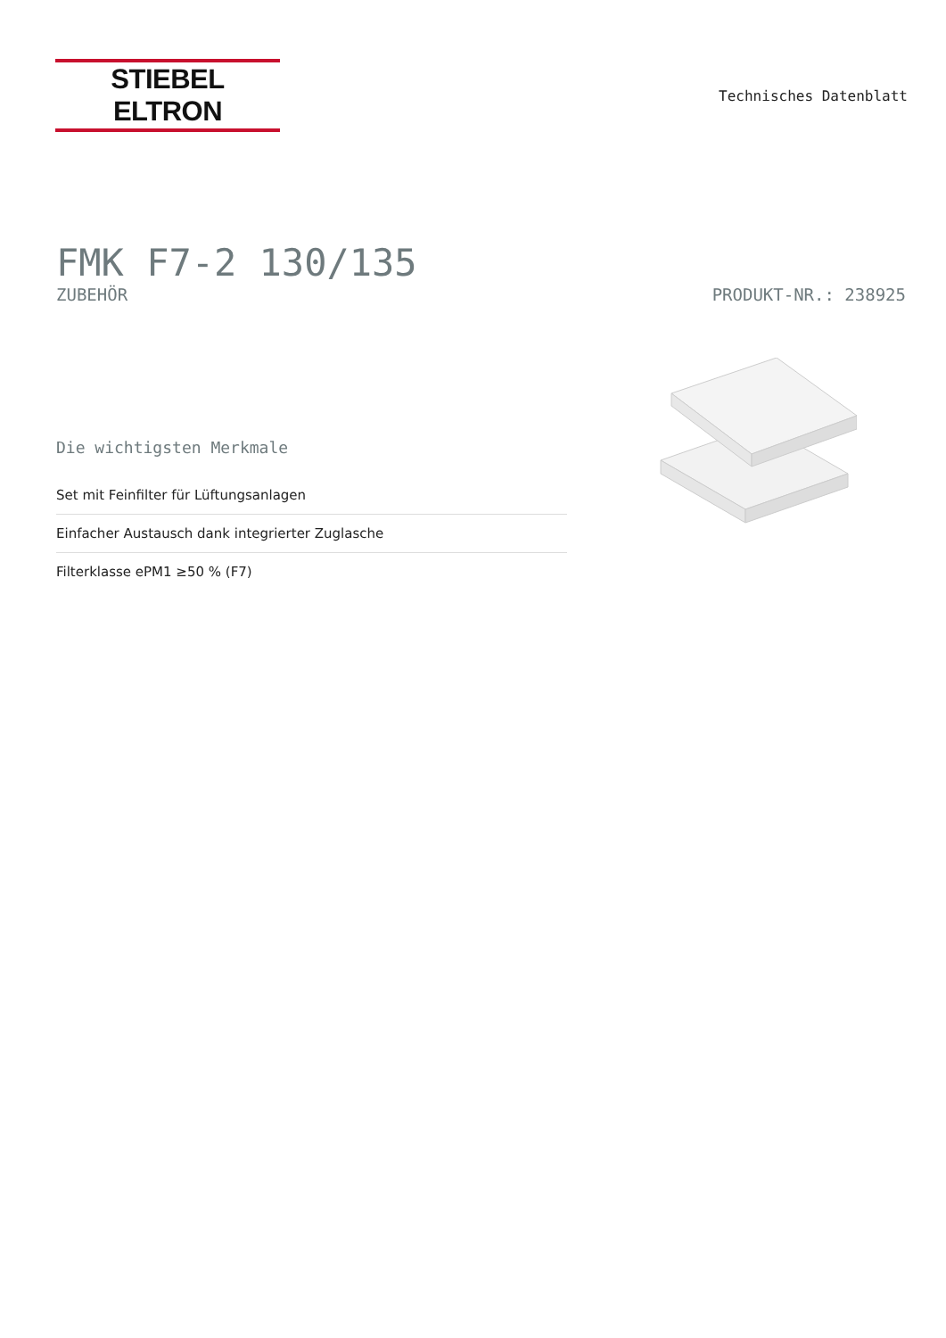STIEBEL ELTRON
Technisches Datenblatt
FMK F7-2 130/135
ZUBEHÖR PRODUKT-NR.: 238925
Die wichtigsten Merkmale
Set mit Feinfilter für Lüftungsanlagen
Einfacher Austausch dank integrierter Zuglasche
Filterklasse ePM1 ≥50 % (F7)